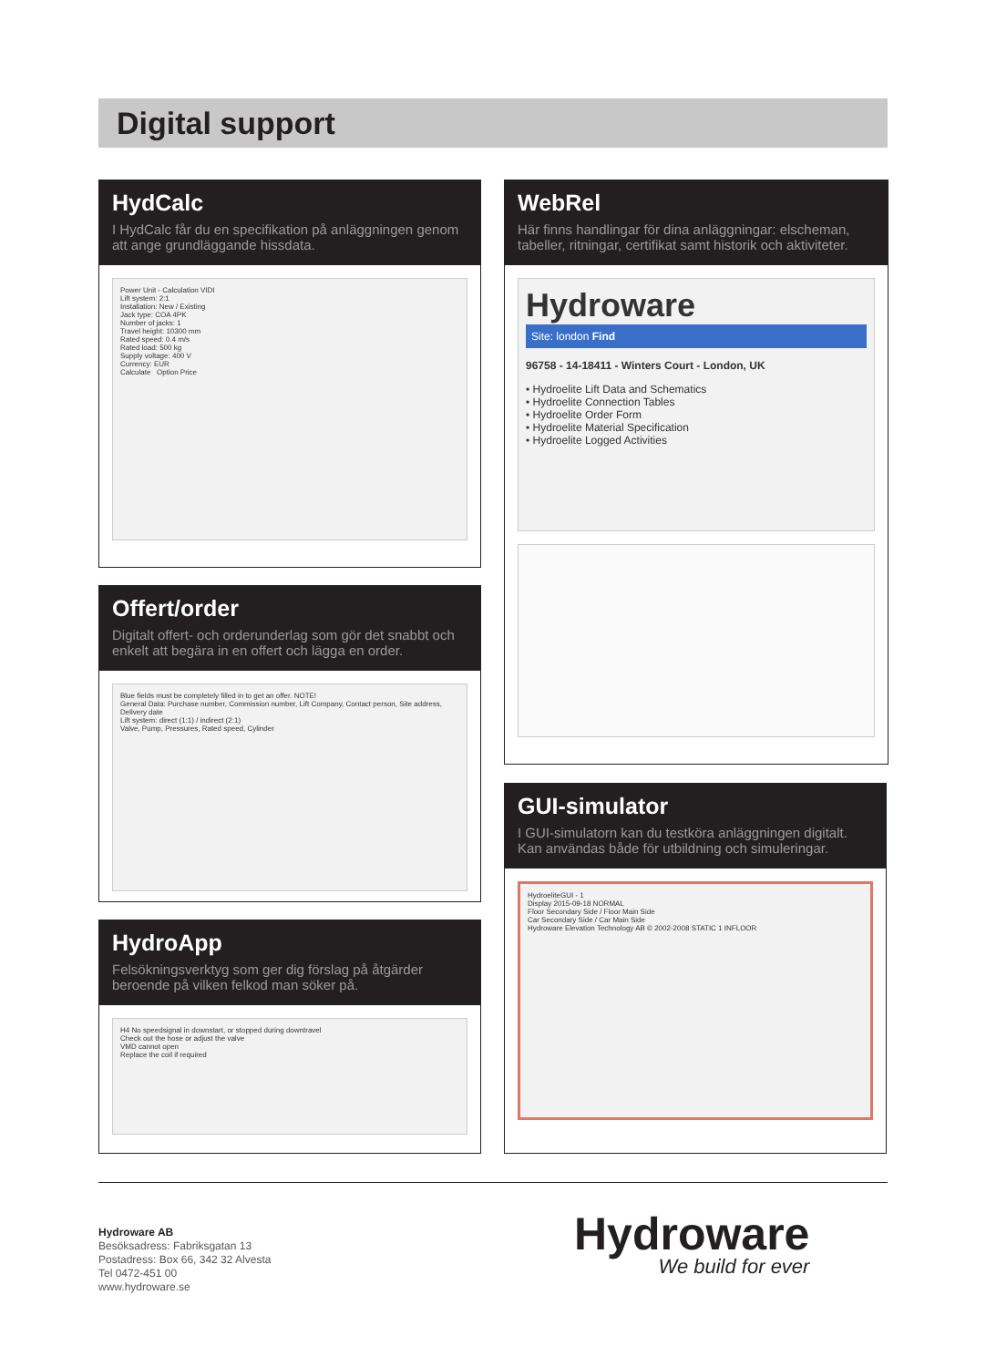Digital support
HydCalc
I HydCalc får du en specifikation på anläggningen genom att ange grundläggande hissdata.
Power Unit - Calculation VIDI
Lift system: 2:1
Installation: New / Existing
Jack type: COA 4PK
Number of jacks: 1
Travel height: 10300 mm
Rated speed: 0.4 m/s
Rated load: 500 kg
Supply voltage: 400 V
Currency: EUR
Calculate Option Price
WebRel
Här finns handlingar för dina anläggningar: elscheman, tabeller, ritningar, certifikat samt historik och aktiviteter.
Hydroware
Site: london Find
96758 - 14-18411 - Winters Court - London, UK
• Hydroelite Lift Data and Schematics
• Hydroelite Connection Tables
• Hydroelite Order Form
• Hydroelite Material Specification
• Hydroelite Logged Activities
Offert/order
Digitalt offert- och orderunderlag som gör det snabbt och enkelt att begära in en offert och lägga en order.
Blue fields must be completely filled in to get an offer. NOTE!
General Data: Purchase number, Commission number, Lift Company, Contact person, Site address, Delivery date
Lift system: direct (1:1) / indirect (2:1)
Valve, Pump, Pressures, Rated speed, Cylinder
HydroApp
Felsökningsverktyg som ger dig förslag på åtgärder beroende på vilken felkod man söker på.
H4 No speedsignal in downstart, or stopped during downtravel
Check out the hose or adjust the valve
VMD cannot open
Replace the coil if required
GUI-simulator
I GUI-simulatorn kan du testköra anläggningen digitalt. Kan användas både för utbildning och simuleringar.
HydroeliteGUI - 1
Display 2015-09-18 NORMAL
Floor Secondary Side / Floor Main Side
Car Secondary Side / Car Main Side
Hydroware Elevation Technology AB © 2002-2008 STATIC 1 INFLOOR
Hydroware AB
Besöksadress: Fabriksgatan 13
Postadress: Box 66, 342 32 Alvesta
Tel 0472-451 00
www.hydroware.se
Hydroware
We build for ever